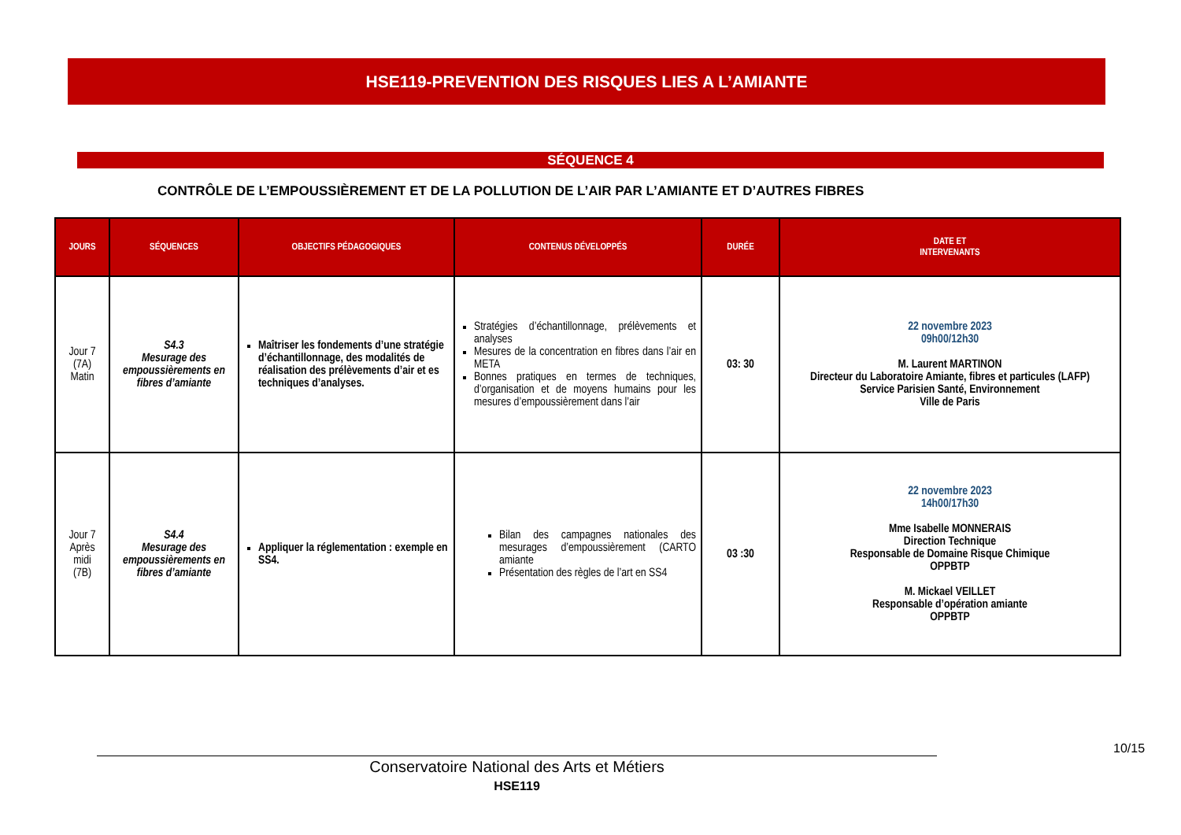HSE119-PREVENTION DES RISQUES LIES A L’AMIANTE
SÉQUENCE 4
CONTRÔLE DE L’EMPOUSSIÈREMENT ET DE LA POLLUTION DE L’AIR PAR L’AMIANTE ET D’AUTRES FIBRES
| JOURS | SÉQUENCES | OBJECTIFS PÉDAGOGIQUES | CONTENUS DÉVELOPPÉS | DURÉE | DATE ET INTERVENANTS |
| --- | --- | --- | --- | --- | --- |
| Jour 7 (7A) Matin | S4.3 Mesurage des empoussièrements en fibres d’amiante | Maîtriser les fondements d’une stratégie d’échantillonnage, des modalités de réalisation des prélèvements d’air et es techniques d’analyses. | Stratégies d’échantillonnage, prélèvements et analyses Mesures de la concentration en fibres dans l’air en META Bonnes pratiques en termes de techniques, d’organisation et de moyens humains pour les mesures d’empoussièrement dans l’air | 03: 30 | 22 novembre 2023 09h00/12h30 M. Laurent MARTINON Directeur du Laboratoire Amiante, fibres et particules (LAFP) Service Parisien Santé, Environnement Ville de Paris |
| Jour 7 Après midi (7B) | S4.4 Mesurage des empoussièrements en fibres d’amiante | Appliquer la réglementation : exemple en SS4. | Bilan des campagnes nationales des mesurages d’empoussièrement (CARTO amiante Présentation des règles de l’art en SS4 | 03 :30 | 22 novembre 2023 14h00/17h30 Mme Isabelle MONNERAIS Direction Technique Responsable de Domaine Risque Chimique OPPBTP M. Mickael VEILLET Responsable d’opération amiante OPPBTP |
10/15
Conservatoire National des Arts et Métiers
HSE119